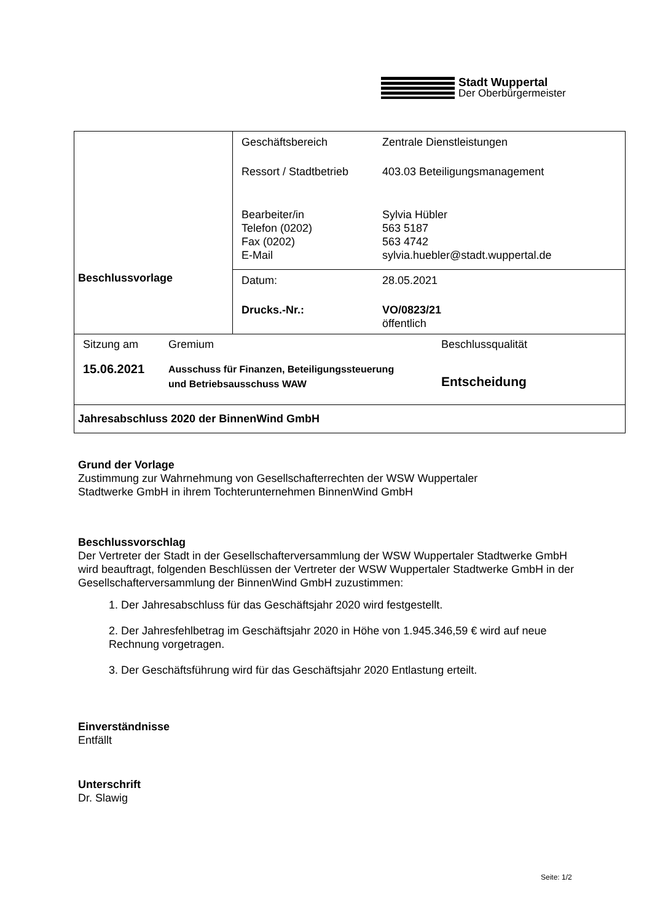Stadt Wuppertal
Der Oberbürgermeister
| Beschlussvorlage | / Geschäftsbereich / Zentrale Dienstleistungen / / Ressort / Stadtbetrieb / 403.03 Beteiligungsmanagement / / Bearbeiter/in Telefon (0202) Fax (0202) E-Mail / Sylvia Hübler 563 5187 563 4742 sylvia.huebler@stadt.wuppertal.de / |
| | / Datum: / 28.05.2021 / / Drucks.-Nr.: / VO/0823/21 öffentlich / |
| / Sitzung am / Gremium / Beschlussqualität / / 15.06.2021 / Ausschuss für Finanzen, Beteiligungssteuerung und Betriebsausschuss WAW / Entscheidung / | |
| Jahresabschluss 2020 der BinnenWind GmbH | |
Grund der Vorlage
Zustimmung zur Wahrnehmung von Gesellschafterrechten der WSW Wuppertaler
Stadtwerke GmbH in ihrem Tochterunternehmen BinnenWind GmbH
Beschlussvorschlag
Der Vertreter der Stadt in der Gesellschafterversammlung der WSW Wuppertaler Stadtwerke GmbH wird beauftragt, folgenden Beschlüssen der Vertreter der WSW Wuppertaler Stadtwerke GmbH in der Gesellschafterversammlung der BinnenWind GmbH zuzustimmen:
1. Der Jahresabschluss für das Geschäftsjahr 2020 wird festgestellt.
2. Der Jahresfehlbetrag im Geschäftsjahr 2020 in Höhe von 1.945.346,59 € wird auf neue Rechnung vorgetragen.
3. Der Geschäftsführung wird für das Geschäftsjahr 2020 Entlastung erteilt.
Einverständnisse
Entfällt
Unterschrift
Dr. Slawig
Seite: 1/2